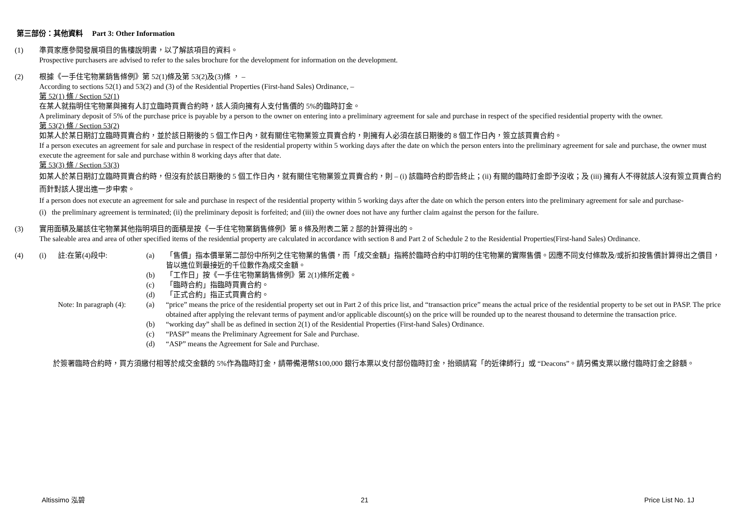第三部份：其他資料 Part 3: Other Information
(1) 準買家應參閱發展項目的售樓說明書，以了解該項目的資料。
Prospective purchasers are advised to refer to the sales brochure for the development for information on the development.
(2) 根據《一手住宅物業銷售條例》第 52(1)條及第 53(2)及(3)條 ， –
According to sections 52(1) and 53(2) and (3) of the Residential Properties (First-hand Sales) Ordinance, –
第 52(1) 條 / Section 52(1)
在某人就指明住宅物業與擁有人訂立臨時買賣合約時，該人須向擁有人支付售價的 5%的臨時訂金。
A preliminary deposit of 5% of the purchase price is payable by a person to the owner on entering into a preliminary agreement for sale and purchase in respect of the specified residential property with the owner.
第 53(2) 條 / Section 53(2)
如某人於某日期訂立臨時買賣合約，並於該日期後的 5 個工作日內，就有關住宅物業簽立買賣合約，則擁有人必須在該日期後的 8 個工作日內，簽立該買賣合約。
If a person executes an agreement for sale and purchase in respect of the residential property within 5 working days after the date on which the person enters into the preliminary agreement for sale and purchase, the owner must execute the agreement for sale and purchase within 8 working days after that date.
第 53(3) 條 / Section 53(3)
如某人於某日期訂立臨時買賣合約時，但沒有於該日期後的 5 個工作日內，就有關住宅物業簽立買賣合約，則 – (i) 該臨時合約即告終止；(ii) 有關的臨時訂金即予沒收；及 (iii) 擁有人不得就該人沒有簽立買賣合約而針對該人提出進一步申索。
If a person does not execute an agreement for sale and purchase in respect of the residential property within 5 working days after the date on which the person enters into the preliminary agreement for sale and purchase-
(i) the preliminary agreement is terminated; (ii) the preliminary deposit is forfeited; and (iii) the owner does not have any further claim against the person for the failure.
(3) 實用面積及屬該住宅物業其他指明項目的面積是按《一手住宅物業銷售條例》第 8 條及附表二第 2 部的計算得出的。
The saleable area and area of other specified items of the residential property are calculated in accordance with section 8 and Part 2 of Schedule 2 to the Residential Properties(First-hand Sales) Ordinance.
(4)
(i)
註:在第(4)段中:
(a)
「售價」指本價單第二部份中所列之住宅物業的售價，而「成交金額」指將於臨時合約中訂明的住宅物業的實際售價。因應不同支付條款及/或折扣按售價計算得出之價目，皆以進位到最接近的千位數作為成交金額。
(b)
「工作日」按《一手住宅物業銷售條例》第 2(1)條所定義。
(c)
「臨時合約」指臨時買賣合約。
(d)
「正式合約」指正式買賣合約。
Note: In paragraph (4):
(a)
“price” means the price of the residential property set out in Part 2 of this price list, and “transaction price” means the actual price of the residential property to be set out in PASP. The price obtained after applying the relevant terms of payment and/or applicable discount(s) on the price will be rounded up to the nearest thousand to determine the transaction price.
(b)
“working day” shall be as defined in section 2(1) of the Residential Properties (First-hand Sales) Ordinance.
(c)
“PASP” means the Preliminary Agreement for Sale and Purchase.
(d)
“ASP” means the Agreement for Sale and Purchase.
於簽署臨時合約時，買方須繳付相等於成交金額的 5%作為臨時訂金，請帶備港幣$100,000 銀行本票以支付部份臨時訂金，抬頭請寫「的近律師行」或 “Deacons”。請另備支票以繳付臨時訂金之餘額。
Altissimo 泓碧 21 Price List No. 1J